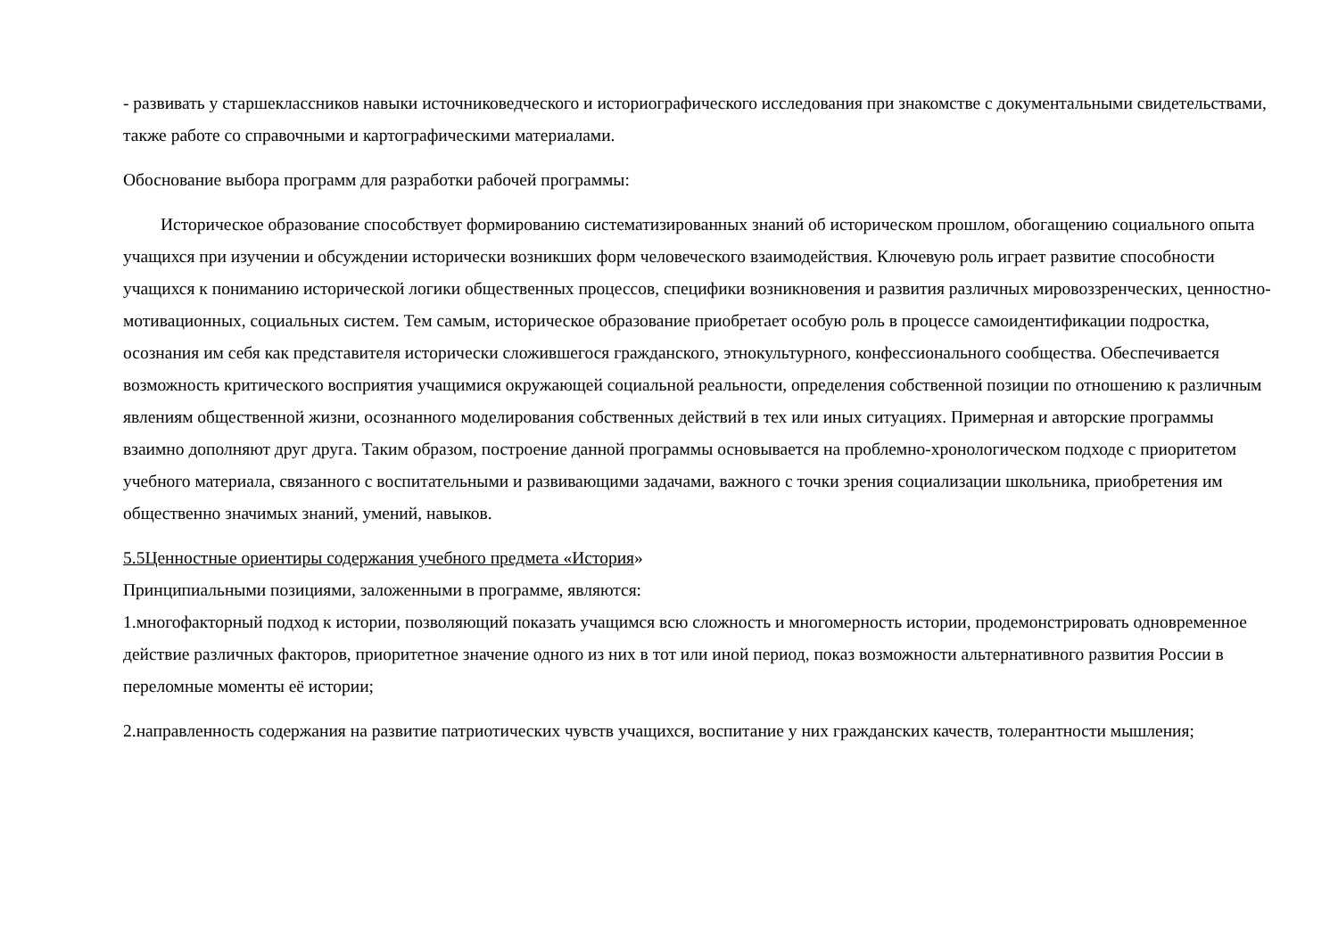- развивать у старшеклассников навыки источниковедческого и историографического исследования при знакомстве с документальными свидетельствами, также работе со справочными и картографическими материалами.
Обоснование выбора программ для разработки рабочей программы:
Историческое образование способствует формированию систематизированных знаний об историческом прошлом, обогащению социального опыта учащихся при изучении и обсуждении исторически возникших форм человеческого взаимодействия. Ключевую роль играет развитие способности учащихся к пониманию исторической логики общественных процессов, специфики возникновения и развития различных мировоззренческих, ценностно-мотивационных, социальных систем. Тем самым, историческое образование приобретает особую роль в процессе самоидентификации подростка, осознания им себя как представителя исторически сложившегося гражданского, этнокультурного, конфессионального сообщества. Обеспечивается возможность критического восприятия учащимися окружающей социальной реальности, определения собственной позиции по отношению к различным явлениям общественной жизни, осознанного моделирования собственных действий в тех или иных ситуациях. Примерная и авторские программы взаимно дополняют друг друга. Таким образом, построение данной программы основывается на проблемно-хронологическом подходе с приоритетом учебного материала, связанного с воспитательными и развивающими задачами, важного с точки зрения социализации школьника, приобретения им общественно значимых знаний, умений, навыков.
5.5Ценностные ориентиры содержания учебного предмета «История»
Принципиальными позициями, заложенными в программе, являются:
1.многофакторный подход к истории, позволяющий показать учащимся всю сложность и многомерность истории, продемонстрировать одновременное действие различных факторов, приоритетное значение одного из них в тот или иной период, показ возможности альтернативного развития России в переломные моменты её истории;
2.направленность содержания на развитие патриотических чувств учащихся, воспитание у них гражданских качеств, толерантности мышления;